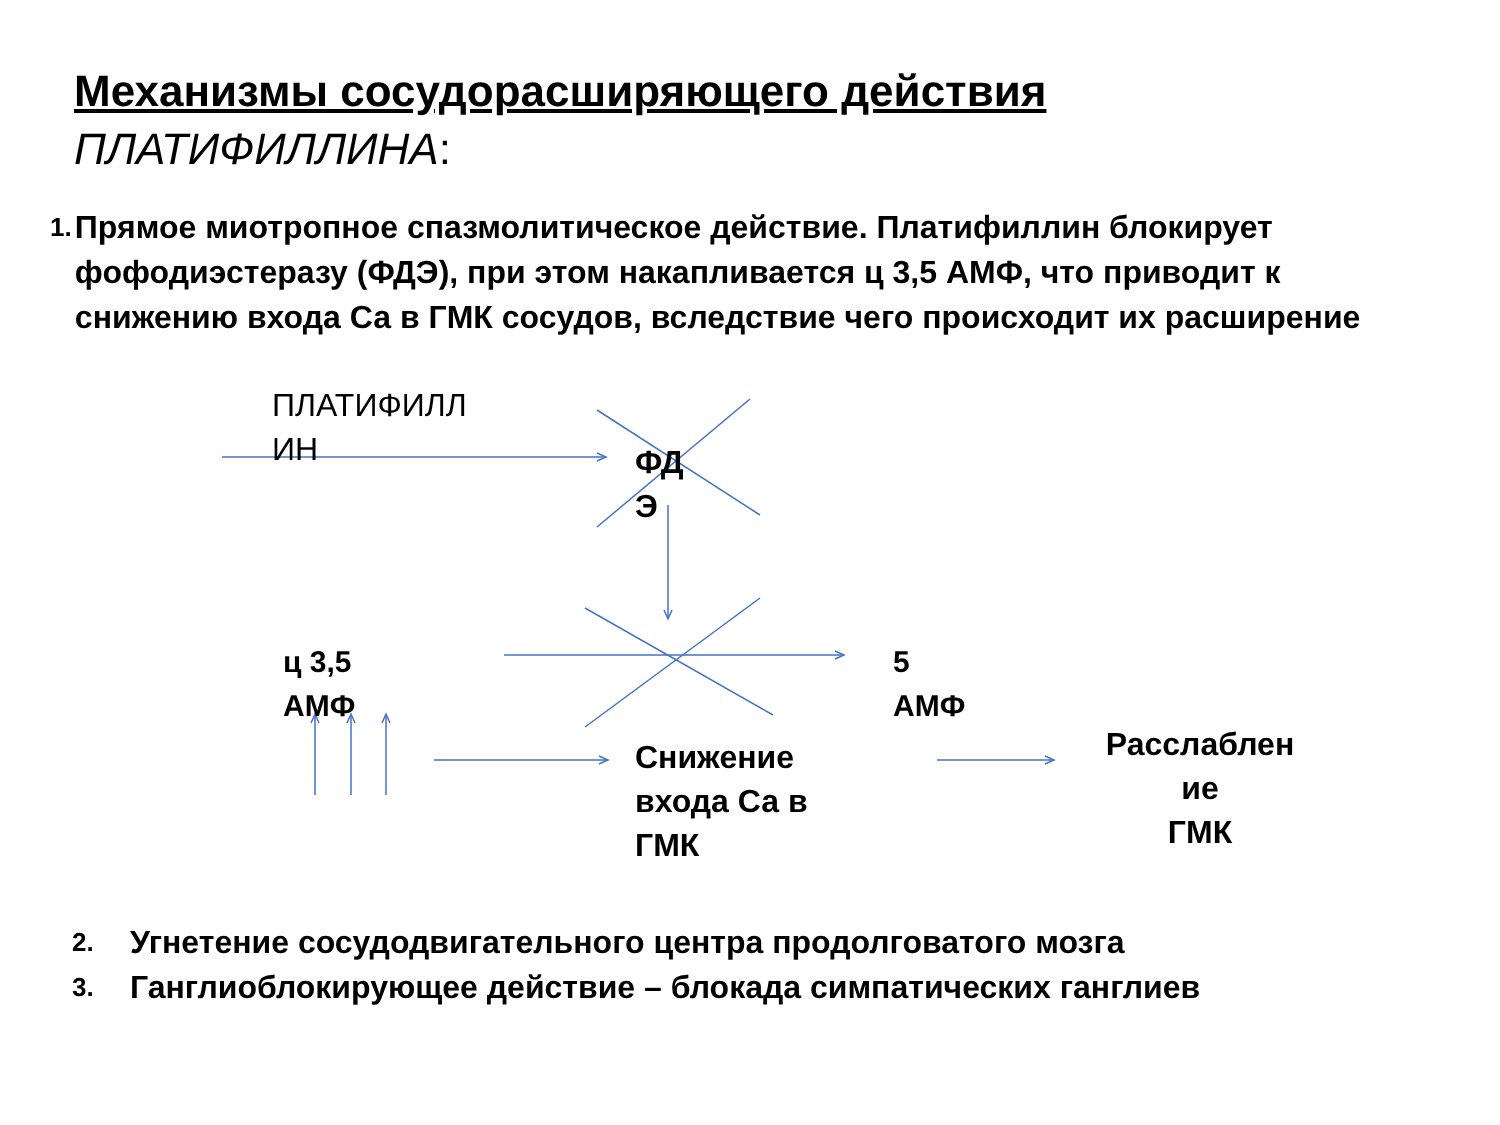Механизмы сосудорасширяющего действия
ПЛАТИФИЛЛИНА:
1.
Прямое миотропное спазмолитическое действие. Платифиллин блокирует фофодиэстеразу (ФДЭ), при этом накапливается ц 3,5 АМФ, что приводит к снижению входа Са в ГМК сосудов, вследствие чего происходит их расширение
ПЛАТИФИЛЛ ИН
ФД Э
ц 3,5
АМФ
5
АМФ
Снижение
входа Са в
ГМК
Расслаблен ие
ГМК
2. Угнетение сосудодвигательного центра продолговатого мозга
3. Ганглиоблокирующее действие – блокада симпатических ганглиев